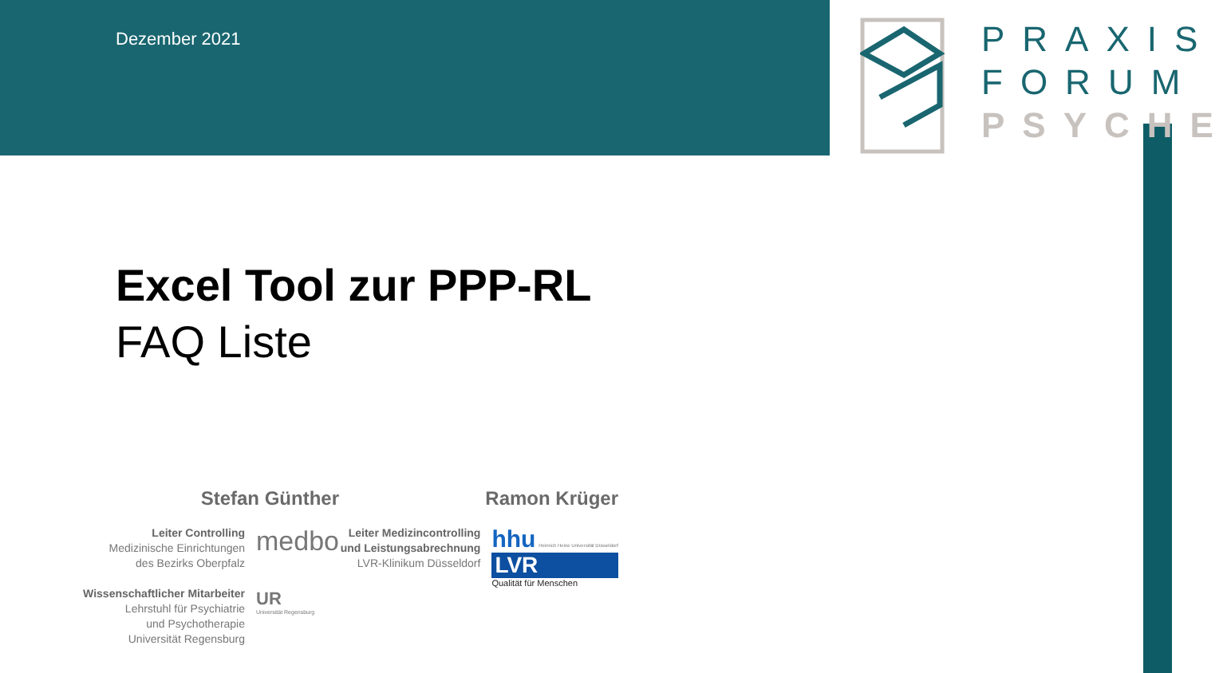Dezember 2021
PRAXIS
FORUM
PSYCHE
Excel Tool zur PPP-RL
FAQ Liste
Stefan Günther
Leiter Controlling
Medizinische Einrichtungen
des Bezirks Oberpfalz
Wissenschaftlicher Mitarbeiter
Lehrstuhl für Psychiatrie
und Psychotherapie
Universität Regensburg
medbo
UR
Universität Regensburg
Ramon Krüger
Leiter Medizincontrolling
und Leistungsabrechnung
LVR-Klinikum Düsseldorf
hhu Heinrich Heine Universität Düsseldorf
LVR
Qualität für Menschen